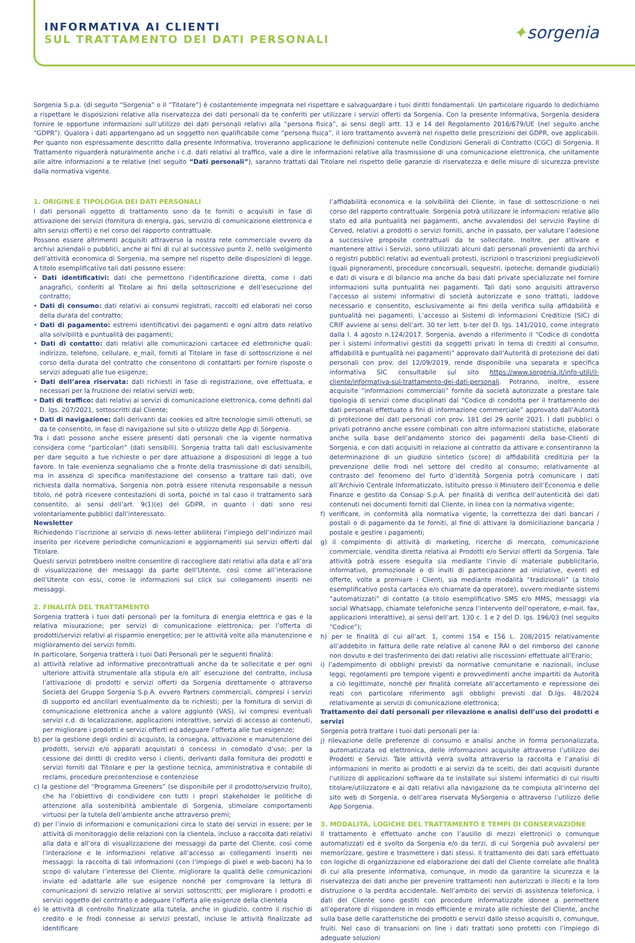INFORMATIVA AI CLIENTI
SUL TRATTAMENTO DEI DATI PERSONALI
✦sorgenia
Sorgenia S.p.a. (di seguito “Sorgenia” o il “Titolare”) è costantemente impegnata nel rispettare e salvaguardare i tuoi diritti fondamentali. Un particolare riguardo lo dedichiamo a rispettare le disposizioni relative alla riservatezza dei dati personali da te conferiti per utilizzare i servizi offerti da Sorgenia. Con la presente Informativa, Sorgenia desidera fornire le opportune informazioni sull’utilizzo dei dati personali relativi alla “persona fisica”, ai sensi degli artt. 13 e 14 del Regolamento 2016/679/UE (nel seguito anche “GDPR”). Qualora i dati appartengano ad un soggetto non qualificabile come “persona fisica”, il loro trattamento avverrà nel rispetto delle prescrizioni del GDPR, ove applicabili. Per quanto non espressamente descritto dalla presente Informativa, troveranno applicazione le definizioni contenute nelle Condizioni Generali di Contratto (CGC) di Sorgenia. Il Trattamento riguarderà naturalmente anche i c.d. dati relativi al traffico, vale a dire le informazioni relative alla trasmissione di una comunicazione elettronica, che unitamente alle altre informazioni a te relative (nel seguito “Dati personali”), saranno trattati dal Titolare nel rispetto delle garanzie di riservatezza e delle misure di sicurezza previste dalla normativa vigente.
1. ORIGINE E TIPOLOGIA DEI DATI PERSONALI
I dati personali oggetto di trattamento sono da te forniti o acquisiti in fase di attivazione dei servizi (fornitura di energia, gas, servizio di comunicazione elettronica e altri servizi offerti) e nel corso del rapporto contrattuale.
Possono essere altrimenti acquisiti attraverso la nostra rete commerciale ovvero da archivi aziendali o pubblici, anche ai fini di cui al successivo punto 2, nello svolgimento dell’attività economica di Sorgenia, ma sempre nel rispetto delle disposizioni di legge. A titolo esemplificativo tali dati possono essere:
• Dati identificativi: dati che permettono l’identificazione diretta, come i dati anagrafici, conferiti al Titolare ai fini della sottoscrizione e dell’esecuzione del contratto;
• Dati di consumo: dati relativi ai consumi registrati, raccolti ed elaborati nel corso della durata del contratto;
• Dati di pagamento: estremi identificativi dei pagamenti e ogni altro dato relativo alla solvibilità e puntualità dei pagamenti;
• Dati di contatto: dati relativi alle comunicazioni cartacee ed elettroniche quali: indirizzo, telefono, cellulare, e_mail, forniti al Titolare in fase di sottoscrizione o nel corso della durata del contratto che consentono di contattarti per fornire risposte o servizi adeguati alle tue esigenze;
• Dati dell’area riservata: dati richiesti in fase di registrazione, ove effettuata, e necessari per la fruizione dei relativi servizi web;
• Dati di traffico: dati relativi ai servizi di comunicazione elettronica, come definiti dal D. lgs. 207/2021, sottoscritti dal Cliente;
• Dati di navigazione: dati derivanti dai cookies ed altre tecnologie simili ottenuti, se da te consentito, in fase di navigazione sul sito o utilizzo delle App di Sorgenia.
Tra i dati possono anche essere presenti dati personali che la vigente normativa considera come “particolari” (dati sensibili). Sorgenia tratta tali dati esclusivamente per dare seguito a tue richieste o per dare attuazione a disposizioni di legge a tuo favore. In tale evenienza segnaliamo che a fronte della trasmissione di dati sensibili, ma in assenza di specifica manifestazione del consenso a trattare tali dati, ove richiesta dalla normativa, Sorgenia non potrà essere ritenuta responsabile a nessun titolo, né potrà ricevere contestazioni di sorta, poiché in tal caso il trattamento sarà consentito, ai sensi dell’art. 9(1)(e) del GDPR, in quanto i dati sono resi volontariamente pubblici dall’interessato.
Newsletter
Richiedendo l’iscrizione al servizio di news-letter abiliterai l’impiego dell’indirizzo mail inserito per ricevere periodiche comunicazioni e aggiornamenti sui servizi offerti dal Titolare.
Questi servizi potrebbero inoltre consentire di raccogliere dati relativi alla data e all’ora di visualizzazione dei messaggi da parte dell’Utente, così come all’interazione dell’Utente con essi, come le informazioni sui click sui collegamenti inseriti nei messaggi.
2. FINALITÀ DEL TRATTAMENTO
Sorgenia tratterà i tuoi dati personali per la fornitura di energia elettrica e gas e la relativa misurazione; per servizi di comunicazione elettronica; per l’offerta di prodotti/servizi relativi al risparmio energetico; per le attività volte alla manutenzione e miglioramento dei servizi forniti.
In particolare, Sorgenia tratterà i tuoi Dati Personali per le seguenti finalità:
a) attività relative ad informative precontrattuali anche da te sollecitate e per ogni ulteriore attività strumentale alla stipula e/o all’ esecuzione del contratto, inclusa l’attivazione di prodotti e servizi offerti da Sorgenia direttamente o attraverso Società del Gruppo Sorgenia S.p.A. ovvero Partners commerciali, compresi i servizi di supporto ed ancillari eventualmente da te richiesti; per la fornitura di servizi di comunicazione elettronica anche a valore aggiunto (VAS), ivi compresi eventuali servizi c.d. di localizzazione, applicazioni interattive, servizi di accesso ai contenuti, per migliorare i prodotti e servizi offerti ed adeguare l’offerta alle tue esigenze;
b) per la gestione degli ordini di acquisto, la consegna, attivazione e manutenzione dei prodotti, servizi e/o apparati acquistati o concessi in comodato d’uso; per la cessione dei diritti di credito verso i clienti, derivanti dalla fornitura dei prodotti e servizi forniti dal Titolare e per la gestione tecnica, amministrativa e contabile di reclami, procedure precontenziose e contenziose
c) la gestione del “Programma Greeners” (se disponibile per il prodotto/servizio fruito), che ha l’obiettivo di condividere con tutti i propri stakeholder le politiche di attenzione alla sostenibilità ambientale di Sorgenia, stimolare comportamenti virtuosi per la tutela dell’ambiente anche attraverso premi;
d) per l’invio di informazioni e comunicazioni circa lo stato dei servizi in essere; per le attività di monitoraggio delle relazioni con la clientela, incluso a raccolta dati relativi alla data e all’ora di visualizzazione dei messaggi da parte del Cliente, così come l’interazione e le informazioni relative all’accesso ai collegamenti inseriti nei messaggi: la raccolta di tali informazioni (con l’impiego di pixel e web-bacon) ha lo scopo di valutare l’interesse del Cliente, migliorare la qualità delle comunicazioni inviate ed adattarle alle sue esigenze nonché per comprovare la lettura di comunicazioni di servizio relative ai servizi sottoscritti; per migliorare i prodotti e servizi oggetto del contratto e adeguare l’offerta alle esigenze della clientela
e) le attività di controllo finalizzate alla tutela, anche in giudizio, contro il rischio di credito e le frodi connesse ai servizi prestati, incluse le attività finalizzate ad identificare
l’affidabilità economica e la solvibilità del Cliente, in fase di sottoscrizione o nel corso del rapporto contrattuale. Sorgenia potrà utilizzare le informazioni relative allo stato ed alla puntualità nei pagamenti, anche avvalendosi del servizio Payline di Cerved, relativi a prodotti o servizi forniti, anche in passato, per valutare l’adesione a successive proposte contrattuali da te sollecitate. Inoltre, per attivare e mantenere attivi i Servizi, sono utilizzati alcuni dati personali provenienti da archivi o registri pubblici relativi ad eventuali protesti, iscrizioni o trascrizioni pregiudizievoli (quali pignoramenti, procedure concorsuali, sequestri, ipoteche, domande giudiziali) e dati di visura e di bilancio ma anche da basi dati private specializzate nel fornire informazioni sulla puntualità nei pagamenti. Tali dati sono acquisiti attraverso l’accesso ai sistemi informativi di società autorizzate e sono trattati, laddove necessario e consentito, esclusivamente ai fini della verifica sulla affidabilità e puntualità nei pagamenti. L’accesso ai Sistemi di Informazioni Creditizie (SIC) di CRIF avviene ai sensi dell’art. 30 ter lett. b-ter del D. lgs. 141/2010, come integrato dalla l. 4 agosto n.124/2017. Sorgenia, avendo a riferimento il “Codice di condotta per i sistemi informativi gestiti da soggetti privati in tema di crediti al consumo, affidabilità e puntualità nei pagamenti” approvato dall’Autorità di protezione dei dati personali con prov. del 12/09/2019, rende disponibile una separata e specifica informativa SIC consultabile sul sito https://www.sorgenia.it/info-utili/il-cliente/informativa-sul-trattamento-dei-dati-personali. Potranno, inoltre, essere acquisite “informazioni commerciali” fornite da società autorizzate a prestare tale tipologia di servizi come disciplinati dal “Codice di condotta per il trattamento dei dati personali effettuato a fini di informazione commerciale” approvato dall’Autorità di protezione dei dati personali con prov. 181 del 29 aprile 2021. I dati pubblici o privati potranno anche essere combinati con altre informazioni statistiche, elaborate anche sulla base dell’andamento storico dei pagamenti della base-Clienti di Sorgenia, e con dati acquisiti in relazione al contratto da attivare e consentiranno la determinazione di un giudizio sintetico (score) di affidabilità creditizia per la prevenzione delle frodi nel settore del credito al consumo; relativamente al contrasto del fenomeno del furto d’identità Sorgenia potrà comunicare i dati all’Archivio Centrale Informatizzato, istituito presso il Ministero dell’Economia e delle Finanze e gestito da Consap S.p.A. per finalità di verifica dell’autenticità dei dati contenuti nei documenti forniti dal Cliente, in linea con la normativa vigente;
f) verificare, in conformità alla normativa vigente, la correttezza dei dati bancari / postali o di pagamento da te forniti, al fine di attivare la domiciliazione bancaria / postale e gestire i pagamenti;
g) il compimento di attività di marketing, ricerche di mercato, comunicazione commerciale, vendita diretta relativa ai Prodotti e/o Servizi offerti da Sorgenia. Tale attività potrà essere eseguita sia mediante l’invio di materiale pubblicitario, informativo, promozionale o di inviti di partecipazione ad iniziative, eventi ed offerte, volte a premiare i Clienti, sia mediante modalità “tradizionali” (a titolo esemplificativo posta cartacea e/o chiamate da operatore), ovvero mediante sistemi “automatizzati” di contatto (a titolo esemplificativo SMS e/o MMS, messaggi via social Whatsapp, chiamate telefoniche senza l’intervento dell’operatore, e-mail, fax, applicazioni interattive), ai sensi dell’art. 130 c. 1 e 2 del D. lgs. 196/03 (nel seguito “Codice”);
h) per le finalità di cui all’art. 1, commi 154 e 156 L. 208/2015 relativamente all’addebito in fattura delle rate relative al canone RAI o del rimborso del canone non dovuto e del trasferimento dei dati relativi alle riscossioni effettuate all’Erario;
i) l’adempimento di obblighi previsti da normative comunitarie e nazionali, incluse leggi, regolamenti pro tempore vigenti e provvedimenti anche impartiti da Autorità a ciò legittimate, nonché per finalità correlate all’accertamento e repressione dei reati con particolare riferimento agli obblighi previsti dal D.lgs. 48/2024 relativamente ai servizi di comunicazione elettronica;
Trattamento dei dati personali per rilevazione e analisi dell’uso dei prodotti e servizi
Sorgenia potrà trattare i tuoi dati personali per la:
j) rilevazione delle preferenze di consumo e analisi anche in forma personalizzata, automatizzata od elettronica, delle informazioni acquisite attraverso l’utilizzo dei Prodotti e Servizi. Tale attività verrà svolta attraverso la raccolta e l’analisi di informazioni in merito ai prodotti e ai servizi da te scelti, dei dati acquisiti durante l’utilizzo di applicazioni software da te installate sui sistemi informatici di cui risulti titolare/utilizzatore e ai dati relativi alla navigazione da te compiuta all’interno del sito web di Sorgenia, o dell’area riservata MySorgenia o attraverso l’utilizzo delle App Sorgenia.
3. MODALITÀ, LOGICHE DEL TRATTAMENTO E TEMPI DI CONSERVAZIONE
Il trattamento è effettuato anche con l’ausilio di mezzi elettronici o comunque automatizzati ed è svolto da Sorgenia e/o da terzi, di cui Sorgenia può avvalersi per memorizzare, gestire e trasmettere i dati stessi. Il trattamento dei dati sarà effettuato con logiche di organizzazione ed elaborazione dei dati del Cliente correlate alle finalità di cui alla presente informativa, comunque, in modo da garantire la sicurezza e la riservatezza dei dati anche per prevenire trattamenti non autorizzati o illeciti e la loro distruzione o la perdita accidentale. Nell’ambito dei servizi di assistenza telefonica, i dati del Cliente sono gestiti con procedure informatizzate idonee a permettere all’operatore di rispondere in modo efficiente e mirato alle richieste del Cliente, anche sulla base delle caratteristiche dei prodotti e servizi dallo stesso acquisiti o, comunque, fruiti. Nel caso di transazioni on line i dati trattati sono protetti con l’impiego di adeguate soluzioni